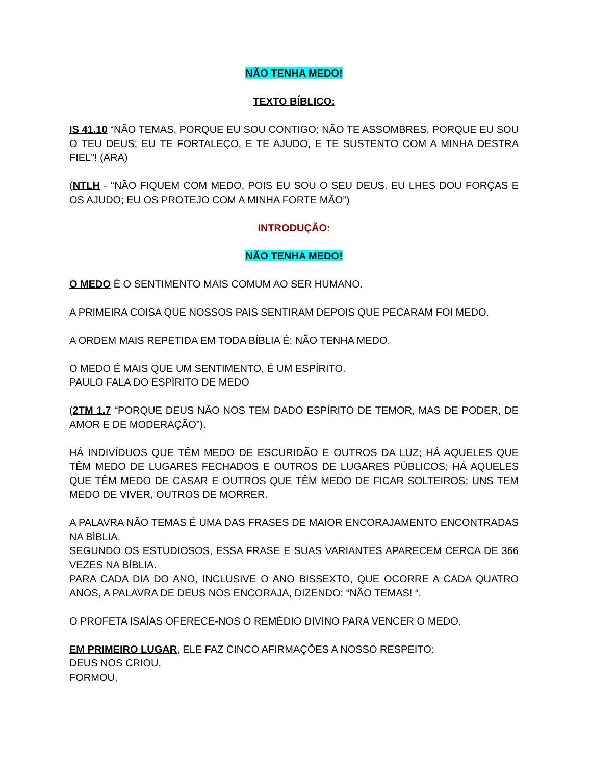NÃO TENHA MEDO!
TEXTO BÍBLICO:
IS 41.10 “NÃO TEMAS, PORQUE EU SOU CONTIGO; NÃO TE ASSOMBRES, PORQUE EU SOU O TEU DEUS; EU TE FORTALEÇO, E TE AJUDO, E TE SUSTENTO COM A MINHA DESTRA FIEL”! (ARA)
(NTLH - “NÃO FIQUEM COM MEDO, POIS EU SOU O SEU DEUS. EU LHES DOU FORÇAS E OS AJUDO; EU OS PROTEJO COM A MINHA FORTE MÃO”)
INTRODUÇÃO:
NÃO TENHA MEDO!
O MEDO É O SENTIMENTO MAIS COMUM AO SER HUMANO.
A PRIMEIRA COISA QUE NOSSOS PAIS SENTIRAM DEPOIS QUE PECARAM FOI MEDO.
A ORDEM MAIS REPETIDA EM TODA BÍBLIA É: NÃO TENHA MEDO.
O MEDO É MAIS QUE UM SENTIMENTO, É UM ESPÍRITO.
PAULO FALA DO ESPÍRITO DE MEDO
(2TM 1.7 “PORQUE DEUS NÃO NOS TEM DADO ESPÍRITO DE TEMOR, MAS DE PODER, DE AMOR E DE MODERAÇÃO”).
HÁ INDIVÍDUOS QUE TÊM MEDO DE ESCURIDÃO E OUTROS DA LUZ; HÁ AQUELES QUE TÊM MEDO DE LUGARES FECHADOS E OUTROS DE LUGARES PÚBLICOS; HÁ AQUELES QUE TÊM MEDO DE CASAR E OUTROS QUE TÊM MEDO DE FICAR SOLTEIROS; UNS TEM MEDO DE VIVER, OUTROS DE MORRER.
A PALAVRA NÃO TEMAS É UMA DAS FRASES DE MAIOR ENCORAJAMENTO ENCONTRADAS NA BÍBLIA.
SEGUNDO OS ESTUDIOSOS, ESSA FRASE E SUAS VARIANTES APARECEM CERCA DE 366 VEZES NA BÍBLIA.
PARA CADA DIA DO ANO, INCLUSIVE O ANO BISSEXTO, QUE OCORRE A CADA QUATRO ANOS, A PALAVRA DE DEUS NOS ENCORAJA, DIZENDO: “NÃO TEMAS! “.
O PROFETA ISAÍAS OFERECE-NOS O REMÉDIO DIVINO PARA VENCER O MEDO.
EM PRIMEIRO LUGAR, ELE FAZ CINCO AFIRMAÇÕES A NOSSO RESPEITO:
DEUS NOS CRIOU,
FORMOU,